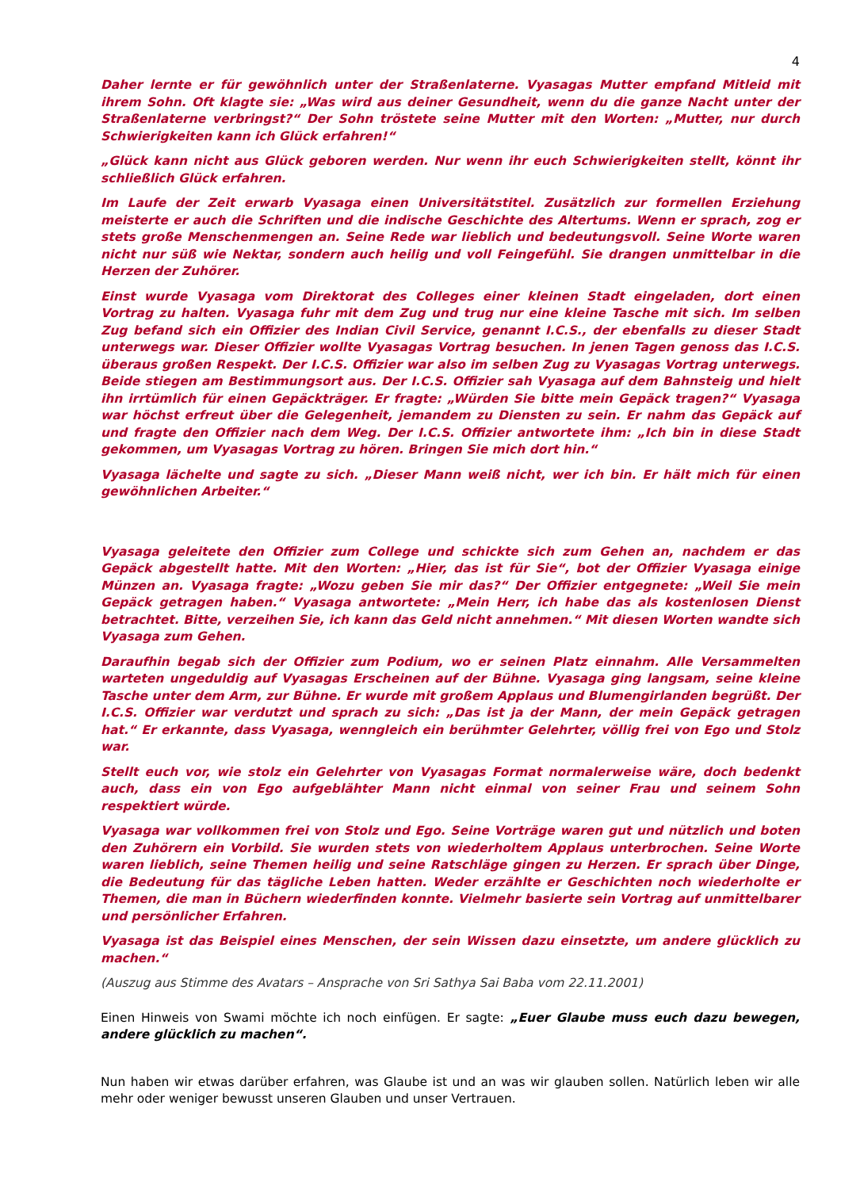4
Daher lernte er für gewöhnlich unter der Straßenlaterne. Vyasagas Mutter empfand Mitleid mit ihrem Sohn. Oft klagte sie: „Was wird aus deiner Gesundheit, wenn du die ganze Nacht unter der Straßenlaterne verbringst?“ Der Sohn tröstete seine Mutter mit den Worten: „Mutter, nur durch Schwierigkeiten kann ich Glück erfahren!“
„Glück kann nicht aus Glück geboren werden. Nur wenn ihr euch Schwierigkeiten stellt, könnt ihr schließlich Glück erfahren.
Im Laufe der Zeit erwarb Vyasaga einen Universitätstitel. Zusätzlich zur formellen Erziehung meisterte er auch die Schriften und die indische Geschichte des Altertums. Wenn er sprach, zog er stets große Menschenmengen an. Seine Rede war lieblich und bedeutungsvoll. Seine Worte waren nicht nur süß wie Nektar, sondern auch heilig und voll Feingefühl. Sie drangen unmittelbar in die Herzen der Zuhörer.
Einst wurde Vyasaga vom Direktorat des Colleges einer kleinen Stadt eingeladen, dort einen Vortrag zu halten. Vyasaga fuhr mit dem Zug und trug nur eine kleine Tasche mit sich. Im selben Zug befand sich ein Offizier des Indian Civil Service, genannt I.C.S., der ebenfalls zu dieser Stadt unterwegs war. Dieser Offizier wollte Vyasagas Vortrag besuchen. In jenen Tagen genoss das I.C.S. überaus großen Respekt. Der I.C.S. Offizier war also im selben Zug zu Vyasagas Vortrag unterwegs. Beide stiegen am Bestimmungsort aus. Der I.C.S. Offizier sah Vyasaga auf dem Bahnsteig und hielt ihn irrtümlich für einen Gepäckträger. Er fragte: „Würden Sie bitte mein Gepäck tragen?“ Vyasaga war höchst erfreut über die Gelegenheit, jemandem zu Diensten zu sein. Er nahm das Gepäck auf und fragte den Offizier nach dem Weg. Der I.C.S. Offizier antwortete ihm: „Ich bin in diese Stadt gekommen, um Vyasagas Vortrag zu hören. Bringen Sie mich dort hin.“
Vyasaga lächelte und sagte zu sich. „Dieser Mann weiß nicht, wer ich bin. Er hält mich für einen gewöhnlichen Arbeiter.“
Vyasaga geleitete den Offizier zum College und schickte sich zum Gehen an, nachdem er das Gepäck abgestellt hatte. Mit den Worten: „Hier, das ist für Sie“, bot der Offizier Vyasaga einige Münzen an. Vyasaga fragte: „Wozu geben Sie mir das?“ Der Offizier entgegnete: „Weil Sie mein Gepäck getragen haben.“ Vyasaga antwortete: „Mein Herr, ich habe das als kostenlosen Dienst betrachtet. Bitte, verzeihen Sie, ich kann das Geld nicht annehmen.“ Mit diesen Worten wandte sich Vyasaga zum Gehen.
Daraufhin begab sich der Offizier zum Podium, wo er seinen Platz einnahm. Alle Versammelten warteten ungeduldig auf Vyasagas Erscheinen auf der Bühne. Vyasaga ging langsam, seine kleine Tasche unter dem Arm, zur Bühne. Er wurde mit großem Applaus und Blumengirlanden begrüßt. Der I.C.S. Offizier war verdutzt und sprach zu sich: „Das ist ja der Mann, der mein Gepäck getragen hat.“ Er erkannte, dass Vyasaga, wenngleich ein berühmter Gelehrter, völlig frei von Ego und Stolz war.
Stellt euch vor, wie stolz ein Gelehrter von Vyasagas Format normalerweise wäre, doch bedenkt auch, dass ein von Ego aufgeblähter Mann nicht einmal von seiner Frau und seinem Sohn respektiert würde.
Vyasaga war vollkommen frei von Stolz und Ego. Seine Vorträge waren gut und nützlich und boten den Zuhörern ein Vorbild. Sie wurden stets von wiederholtem Applaus unterbrochen. Seine Worte waren lieblich, seine Themen heilig und seine Ratschläge gingen zu Herzen. Er sprach über Dinge, die Bedeutung für das tägliche Leben hatten. Weder erzählte er Geschichten noch wiederholte er Themen, die man in Büchern wiederfinden konnte. Vielmehr basierte sein Vortrag auf unmittelbarer und persönlicher Erfahren.
Vyasaga ist das Beispiel eines Menschen, der sein Wissen dazu einsetzte, um andere glücklich zu machen.“
(Auszug aus Stimme des Avatars – Ansprache von Sri Sathya Sai Baba vom 22.11.2001)
Einen Hinweis von Swami möchte ich noch einfügen. Er sagte: „Euer Glaube muss euch dazu bewegen, andere glücklich zu machen“.
Nun haben wir etwas darüber erfahren, was Glaube ist und an was wir glauben sollen. Natürlich leben wir alle mehr oder weniger bewusst unseren Glauben und unser Vertrauen.